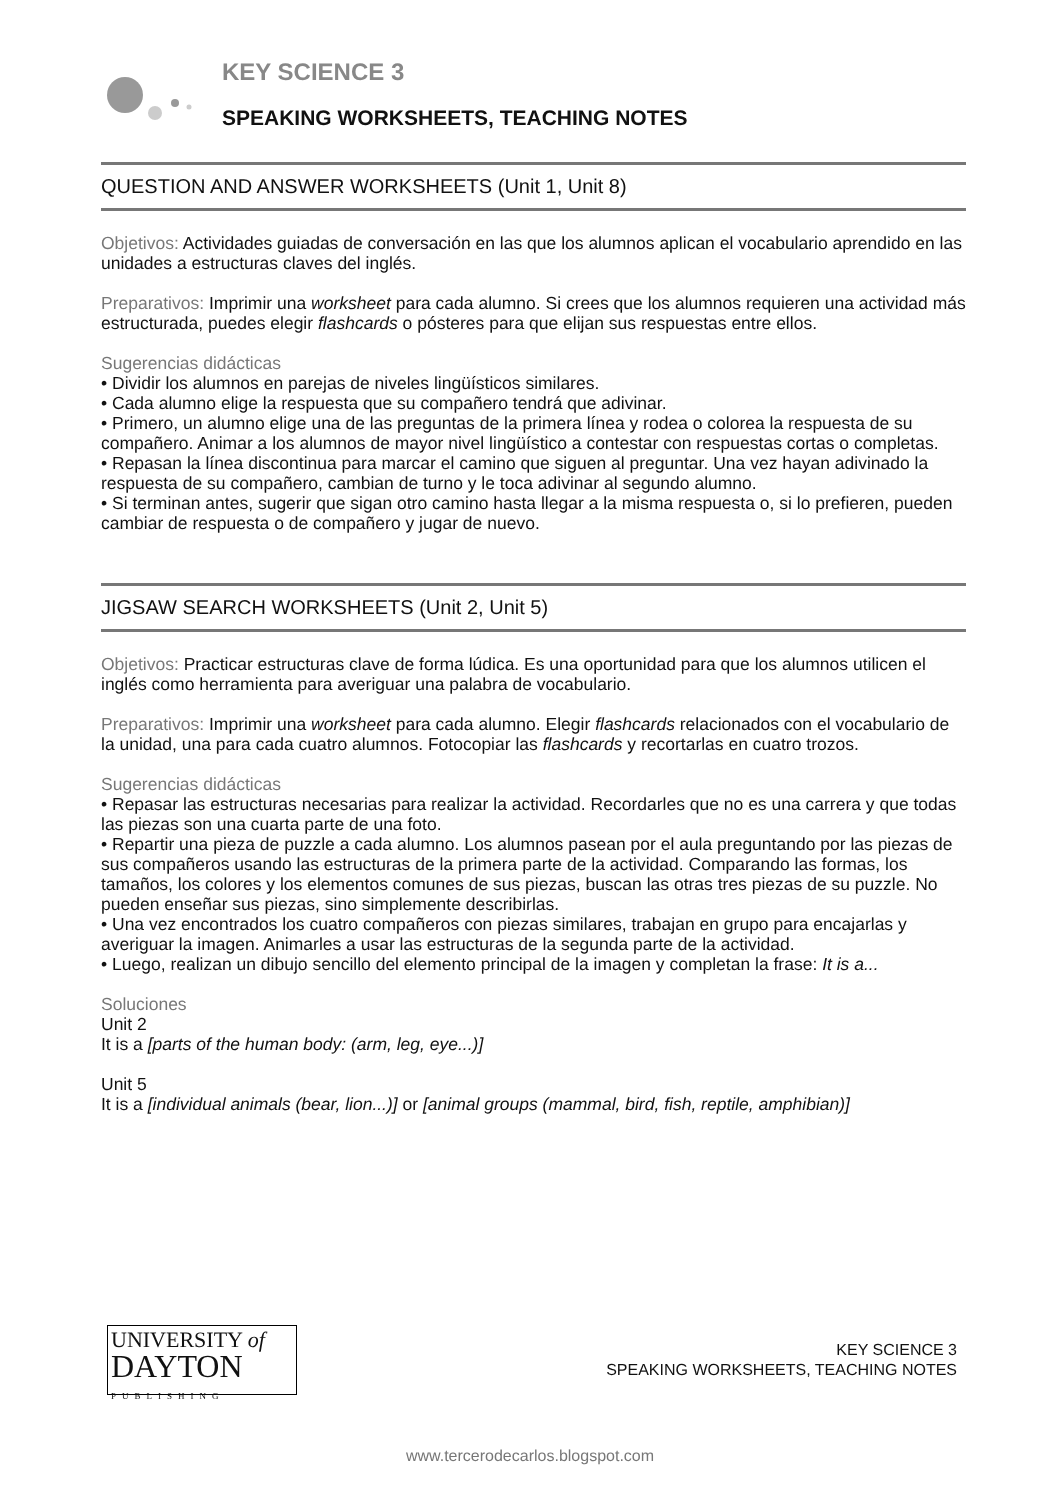KEY SCIENCE 3
SPEAKING WORKSHEETS, TEACHING NOTES
QUESTION AND ANSWER WORKSHEETS (Unit 1, Unit 8)
Objetivos: Actividades guiadas de conversación en las que los alumnos aplican el vocabulario aprendido en las unidades a estructuras claves del inglés.
Preparativos: Imprimir una worksheet para cada alumno. Si crees que los alumnos requieren una actividad más estructurada, puedes elegir flashcards o pósteres para que elijan sus respuestas entre ellos.
Sugerencias didácticas
• Dividir los alumnos en parejas de niveles lingüísticos similares.
• Cada alumno elige la respuesta que su compañero tendrá que adivinar.
• Primero, un alumno elige una de las preguntas de la primera línea y rodea o colorea la respuesta de su compañero. Animar a los alumnos de mayor nivel lingüístico a contestar con respuestas cortas o completas.
• Repasan la línea discontinua para marcar el camino que siguen al preguntar. Una vez hayan adivinado la respuesta de su compañero, cambian de turno y le toca adivinar al segundo alumno.
• Si terminan antes, sugerir que sigan otro camino hasta llegar a la misma respuesta o, si lo prefieren, pueden cambiar de respuesta o de compañero y jugar de nuevo.
JIGSAW SEARCH WORKSHEETS (Unit 2, Unit 5)
Objetivos: Practicar estructuras clave de forma lúdica. Es una oportunidad para que los alumnos utilicen el inglés como herramienta para averiguar una palabra de vocabulario.
Preparativos: Imprimir una worksheet para cada alumno. Elegir flashcards relacionados con el vocabulario de la unidad, una para cada cuatro alumnos. Fotocopiar las flashcards y recortarlas en cuatro trozos.
Sugerencias didácticas
• Repasar las estructuras necesarias para realizar la actividad. Recordarles que no es una carrera y que todas las piezas son una cuarta parte de una foto.
• Repartir una pieza de puzzle a cada alumno. Los alumnos pasean por el aula preguntando por las piezas de sus compañeros usando las estructuras de la primera parte de la actividad. Comparando las formas, los tamaños, los colores y los elementos comunes de sus piezas, buscan las otras tres piezas de su puzzle. No pueden enseñar sus piezas, sino simplemente describirlas.
• Una vez encontrados los cuatro compañeros con piezas similares, trabajan en grupo para encajarlas y averiguar la imagen. Animarles a usar las estructuras de la segunda parte de la actividad.
• Luego, realizan un dibujo sencillo del elemento principal de la imagen y completan la frase: It is a...
Soluciones
Unit 2
It is a [parts of the human body: (arm, leg, eye...)]
Unit 5
It is a [individual animals (bear, lion...)] or [animal groups (mammal, bird, fish, reptile, amphibian)]
UNIVERSITY of
DAYTON
PUBLISHING
KEY SCIENCE 3
SPEAKING WORKSHEETS, TEACHING NOTES
www.tercerodecarlos.blogspot.com